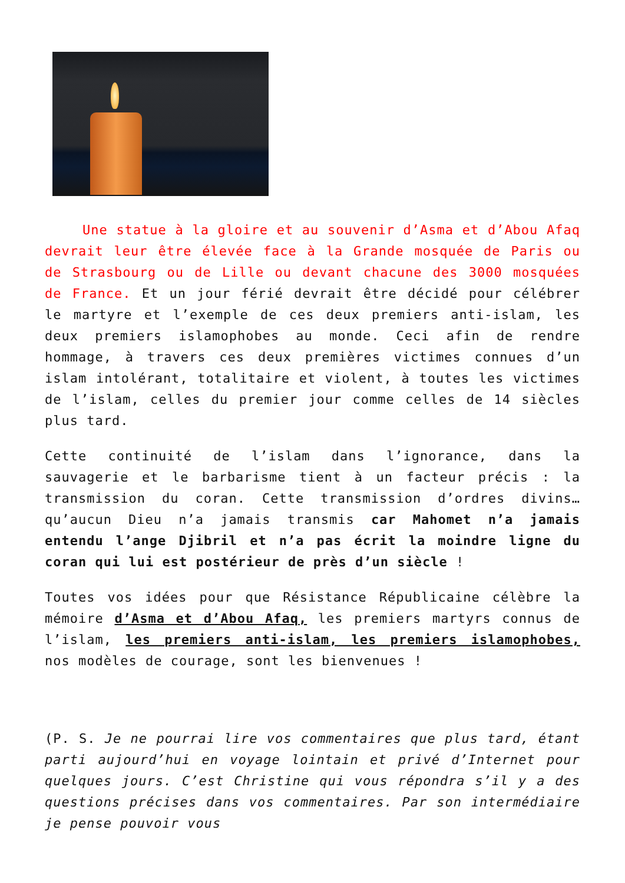Une statue à la gloire et au souvenir d’Asma et d’Abou Afaq devrait leur être élevée face à la Grande mosquée de Paris ou de Strasbourg ou de Lille ou devant chacune des 3000 mosquées de France. Et un jour férié devrait être décidé pour célébrer le martyre et l’exemple de ces deux premiers anti-islam, les deux premiers islamophobes au monde. Ceci afin de rendre hommage, à travers ces deux premières victimes connues d’un islam intolérant, totalitaire et violent, à toutes les victimes de l’islam, celles du premier jour comme celles de 14 siècles plus tard.
Cette continuité de l’islam dans l’ignorance, dans la sauvagerie et le barbarisme tient à un facteur précis : la transmission du coran. Cette transmission d’ordres divins… qu’aucun Dieu n’a jamais transmis car Mahomet n’a jamais entendu l’ange Djibril et n’a pas écrit la moindre ligne du coran qui lui est postérieur de près d’un siècle !
Toutes vos idées pour que Résistance Républicaine célèbre la mémoire d’Asma et d’Abou Afaq, les premiers martyrs connus de l’islam, les premiers anti-islam, les premiers islamophobes, nos modèles de courage, sont les bienvenues !
(P. S. Je ne pourrai lire vos commentaires que plus tard, étant parti aujourd’hui en voyage lointain et privé d’Internet pour quelques jours. C’est Christine qui vous répondra s’il y a des questions précises dans vos commentaires. Par son intermédiaire je pense pouvoir vous